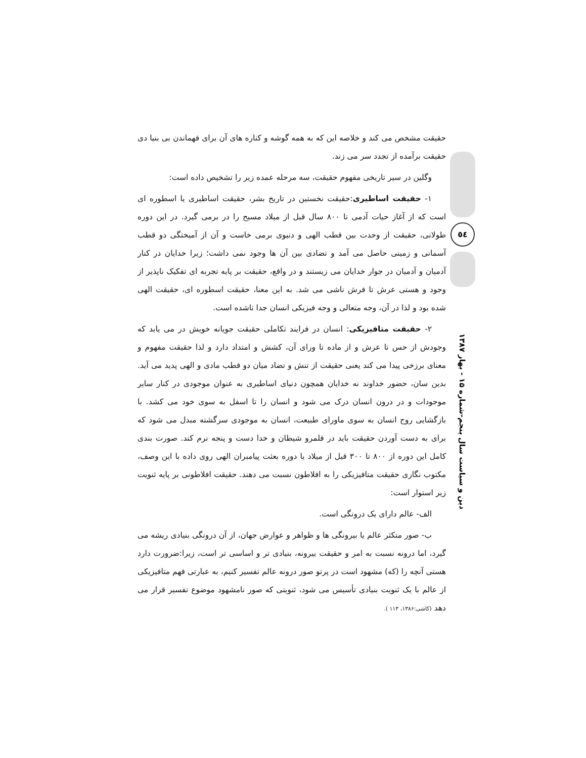حقیقت مشخص می کند و خلاصه این که به همه گوشه و کناره های آن برای فهماندن بی بنیا دی حقیقت برآمده از تجدد سر می زند.
وگلین در سیر تاریخی مفهوم حقیقت، سه مرحله عمده زیر را تشخیص داده است:
۱- حقیقت اساطیری:حقیقت نخستین در تاریخ بشر، حقیقت اساطیری یا اسطوره ای است که از آغاز حیات آدمی تا ۸۰۰ سال قبل از میلاد مسیح را در برمی گیرد. در این دوره طولانی، حقیقت از وحدت بین قطب الهی و دنیوی برمی خاست و آن از آمیختگی دو قطب آسمانی و زمینی حاصل می آمد و تضادی بین آن ها وجود نمی داشت؛ زیرا خدایان در کنار آدمیان و آدمیان در جوار خدایان می زیستند و در واقع، حقیقت بر پایه تجربه ای تفکیک ناپذیر از وجود و هستی عرش تا فرش ناشی می شد. به این معنا، حقیقت اسطوره ای، حقیقت الهی شده بود و لذا در آن، وجه متعالی و وجه فیزیکی انسان جدا ناشده است.
۲- حقیقت متافیزیکی: انسان در فرایند تکاملی حقیقت جویانه خویش در می یابد که وجودش از حس تا عرش و از ماده تا ورای آن، کشش و امتداد دارد و لذا حقیقت مفهوم و معنای برزخی پیدا می کند یعنی حقیقت از تنش و تضاد میان دو قطب مادی و الهی پدید می آید. بدین سان، حضور خداوند نه خدایان همچون دنیای اساطیری به عنوان موجودی در کنار سایر موجودات و در درون انسان درک می شود و انسان را تا اسفل به سوی خود می کشد. با بازگشایی روح انسان به سوی ماورای طبیعت، انسان به موجودی سرگشته مبدل می شود که برای به دست آوردن حقیقت باید در قلمرو شیطان و خدا دست و پنجه نرم کند. صورت بندی کامل این دوره از ۸۰۰ تا ۳۰۰ قبل از میلاد یا دوره بعثت پیامبران الهی روی داده با این وصف، مکتوب نگاری حقیقت متافیزیکی را به افلاطون نسبت می دهند. حقیقت افلاطونی بر پایه ثنویت زیر استوار است:
الف- عالم دارای یک درونگی است.
ب- صور متکثر عالم یا بیرونگی ها و ظواهر و عوارض جهان، از آن درونگی بنیادی ریشه می گیرد، اما درونه نسبت به امر و حقیقت بیرونه، بنیادی تر و اساسی تر است، زیرا:ضرورت دارد هستی آنچه را (که) مشهود است در پرتو صور درونه عالم تفسیر کنیم، به عبارتی فهم متافیزیکی از عالم با یک ثنویت بنیادی تأسیس می شود، ثنویتی که صور نامشهود موضوع تفسیر قرار می دهد (کاشی:۱۳۸۶، ۱۱۳ ).
٥٤
دین و سیاست سال پنجم-شماره ۱۵ - بهار ۱۳۸۷